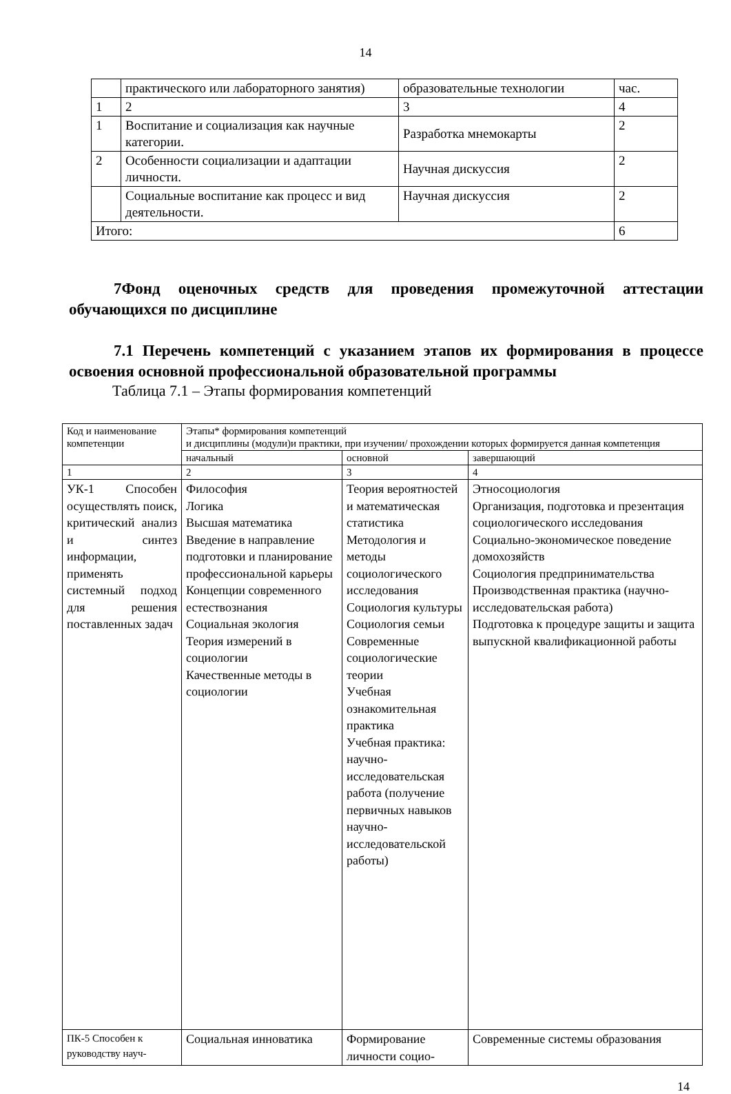14
| | практического или лабораторного занятия) | образовательные технологии | час. |
| 1 | 2 | 3 | 4 |
| 1 | Воспитание и социализация как научные категории. | Разработка мнемокарты | 2 |
| 2 | Особенности социализации и адаптации личности. | Научная дискуссия | 2 |
| | Социальные воспитание как процесс и вид деятельности. | Научная дискуссия | 2 |
| Итого: | | | 6 |
7Фонд оценочных средств для проведения промежуточной аттестации обучающихся по дисциплине
7.1 Перечень компетенций с указанием этапов их формирования в процессе освоения основной профессиональной образовательной программы
Таблица 7.1 – Этапы формирования компетенций
| Код и наименование компетенции | Этапы* формирования компетенций и дисциплины (модули)и практики, при изучении/ прохождении которых формируется данная компетенция | | |
| | начальный | основной | завершающий |
| 1 | 2 | 3 | 4 |
| УК-1 Способен осуществлять поиск, критический анализ и синтез информации, применять системный подход для решения поставленных задач | Философия Логика Высшая математика Введение в направление подготовки и планирование профессиональной карьеры Концепции современного естествознания Социальная экология Теория измерений в социологии Качественные методы в социологии | Теория вероятностей и математическая статистика Методология и методы социологического исследования Социология культуры Социология семьи Современные социологические теории Учебная ознакомительная практика Учебная практика: научно-исследовательская работа (получение первичных навыков научно-исследовательской работы) | Этносоциология Организация, подготовка и презентация социологического исследования Социально-экономическое поведение домохозяйств Социология предпринимательства Производственная практика (научно-исследовательская работа) Подготовка к процедуре защиты и защита выпускной квалификационной работы |
| ПК-5 Способен к руководству науч- | Социальная инноватика | Формирование личности социо- | Современные системы образования |
14